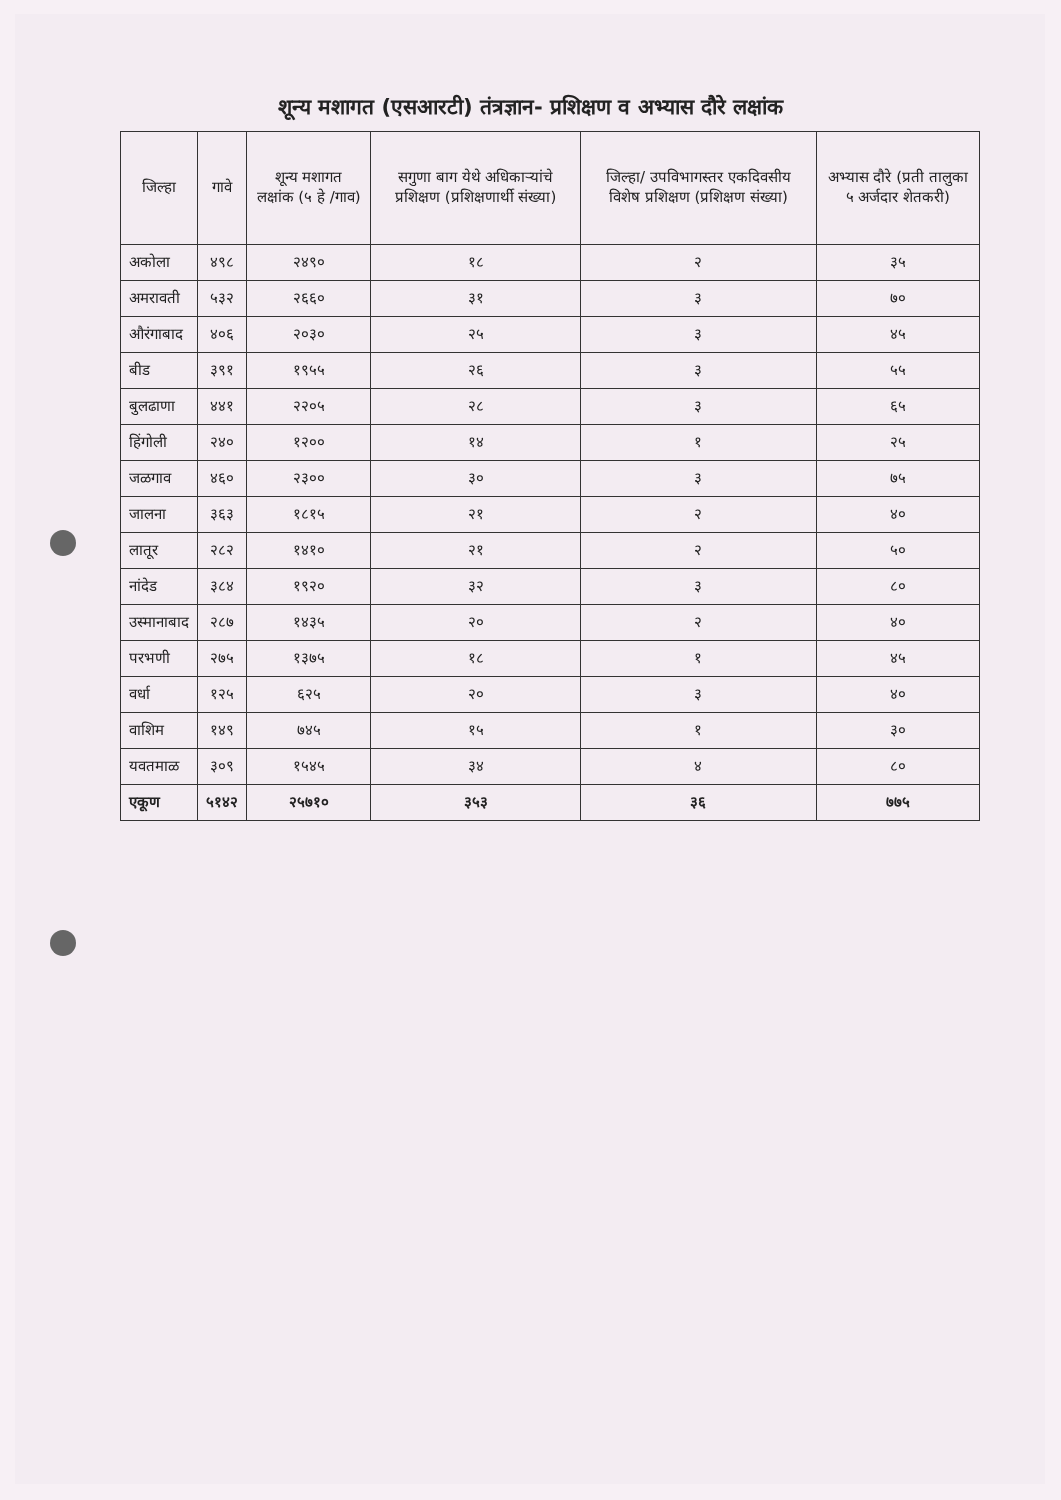शून्य मशागत (एसआरटी) तंत्रज्ञान- प्रशिक्षण व अभ्यास दौरे लक्षांक
| जिल्हा | गावे | शून्य मशागत लक्षांक (५ हे /गाव) | सगुणा बाग येथे अधिकाऱ्यांचे प्रशिक्षण (प्रशिक्षणार्थी संख्या) | जिल्हा/ उपविभागस्तर एकदिवसीय विशेष प्रशिक्षण (प्रशिक्षण संख्या) | अभ्यास दौरे (प्रती तालुका ५ अर्जदार शेतकरी) |
| --- | --- | --- | --- | --- | --- |
| अकोला | ४९८ | २४९० | १८ | २ | ३५ |
| अमरावती | ५३२ | २६६० | ३१ | ३ | ७० |
| औरंगाबाद | ४०६ | २०३० | २५ | ३ | ४५ |
| बीड | ३९१ | १९५५ | २६ | ३ | ५५ |
| बुलढाणा | ४४१ | २२०५ | २८ | ३ | ६५ |
| हिंगोली | २४० | १२०० | १४ | १ | २५ |
| जळगाव | ४६० | २३०० | ३० | ३ | ७५ |
| जालना | ३६३ | १८१५ | २१ | २ | ४० |
| लातूर | २८२ | १४१० | २१ | २ | ५० |
| नांदेड | ३८४ | १९२० | ३२ | ३ | ८० |
| उस्मानाबाद | २८७ | १४३५ | २० | २ | ४० |
| परभणी | २७५ | १३७५ | १८ | १ | ४५ |
| वर्धा | १२५ | ६२५ | २० | ३ | ४० |
| वाशिम | १४९ | ७४५ | १५ | १ | ३० |
| यवतमाळ | ३०९ | १५४५ | ३४ | ४ | ८० |
| एकूण | ५१४२ | २५७१० | ३५३ | ३६ | ७७५ |